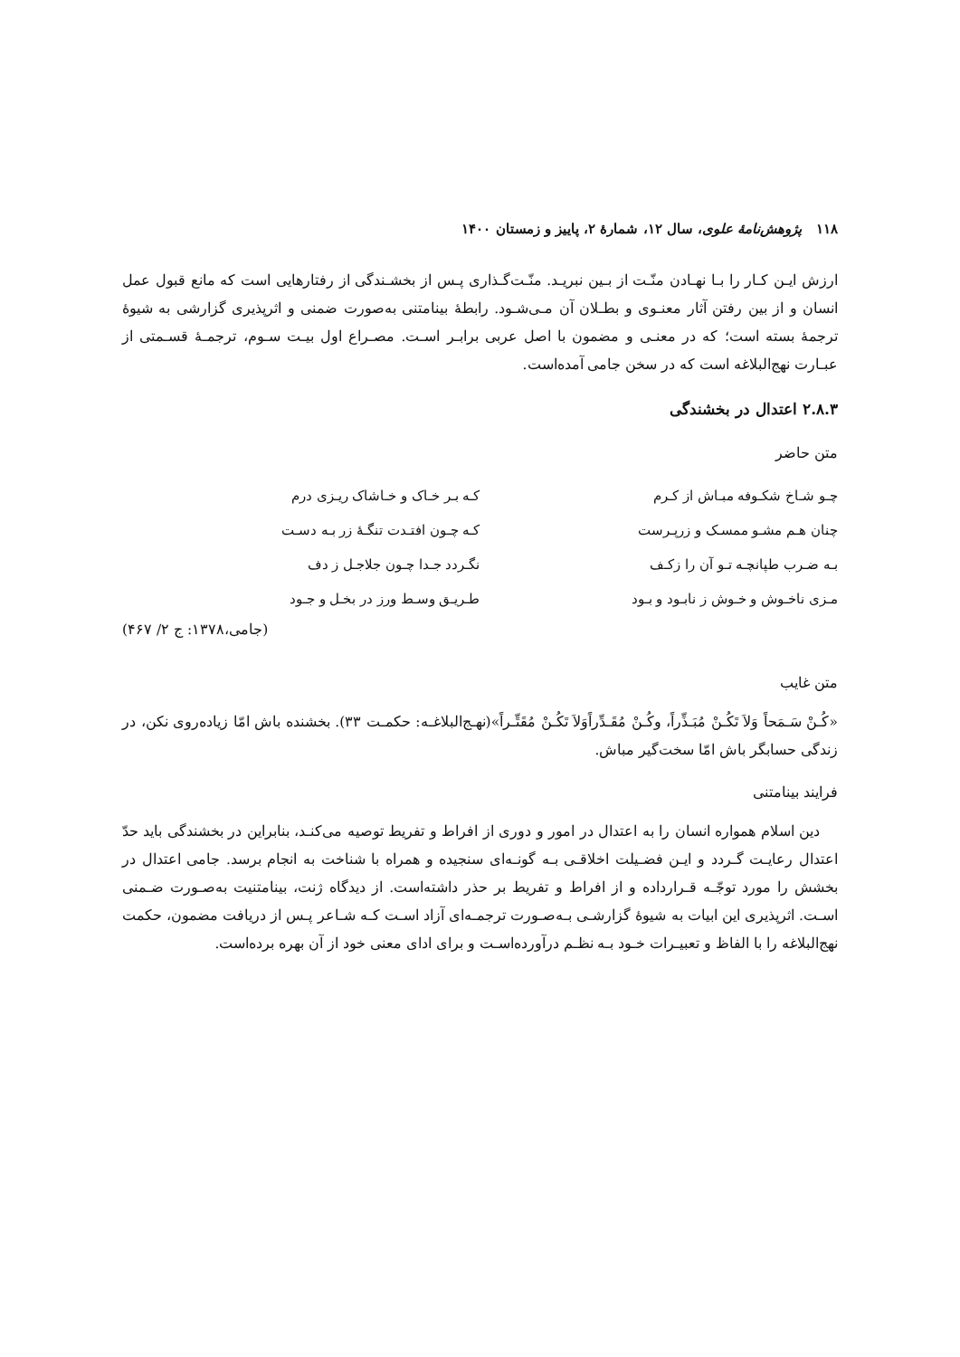۱۱۸ پژوهش‌نامهٔ علوی، سال ۱۲، شمارهٔ ۲، پاییز و زمستان ۱۴۰۰
ارزش ایـن کـار را بـا نهـادن منّـت از بـین نبریـد. منّـت‌گـذاری پـس از بخشـندگی از رفتارهایی است که مانع قبول عمل انسان و از بین رفتن آثار معنـوی و بطـلان آن مـی‌شـود. رابطهٔ بینامتنی به‌صورت ضمنی و اثرپذیری گزارشی به شیوهٔ ترجمهٔ بسته است؛ که در معنـی و مضمون با اصل عربی برابـر اسـت. مصـراع اول بیـت سـوم، ترجمـهٔ قسـمتی از عبـارت نهج‌البلاغه است که در سخن جامی آمده‌است.
۲.۸.۳ اعتدال در بخشندگی
متن حاضر
| چـو شـاخ شکـوفه مبـاش از کـرم | کـه بـر خـاک و خـاشاک ریـزی درم |
| چنان هـم مشـو ممسـک و زرپـرست | کـه چـون افتـدت تنگـهٔ زر بـه دسـت |
| بـه ضـرب طپانچـه تـو آن را زکـف | نگـردد جـدا چـون جلاجـل ز دف |
| مـزی ناخـوش و خـوش ز نابـود و بـود | طـریـق وسـط ورز در بخـل و جـود |
(جامی،۱۳۷۸: ج ۲/ ۴۶۷)
متن غایب
«کُـنْ سَـمَحاً وَلاَ تَکُـنْ مُبَـذِّراً، وکُـنْ مُقَـدِّراًوَلاَ تَکُـنْ مُقَتِّـراً»(نهـج‌البلاغـه: حکمـت ۳۳). بخشنده باش امّا زیاده‌روی نکن، در زندگی حسابگر باش امّا سخت‌گیر مباش.
فرایند بینامتنی
دین اسلام همواره انسان را به اعتدال در امور و دوری از افراط و تفریط توصیه می‌کنـد، بنابراین در بخشندگی باید حدّ اعتدال رعایـت گـردد و ایـن فضـیلت اخلاقـی بـه گونـه‌ای سنجیده و همراه با شناخت به انجام برسد. جامی اعتدال در بخشش را مورد توجّـه قـرارداده و از افراط و تفریط بر حذر داشته‌است. از دیدگاه ژنت، بینامتنیت به‌صـورت ضـمنی اسـت. اثرپذیری این ابیات به شیوهٔ گزارشـی بـه‌صـورت ترجمـه‌ای آزاد اسـت کـه شـاعر پـس از دریافت مضمون، حکمت نهج‌البلاغه را با الفاظ و تعبیـرات خـود بـه نظـم درآورده‌اسـت و برای ادای معنی خود از آن بهره برده‌است.